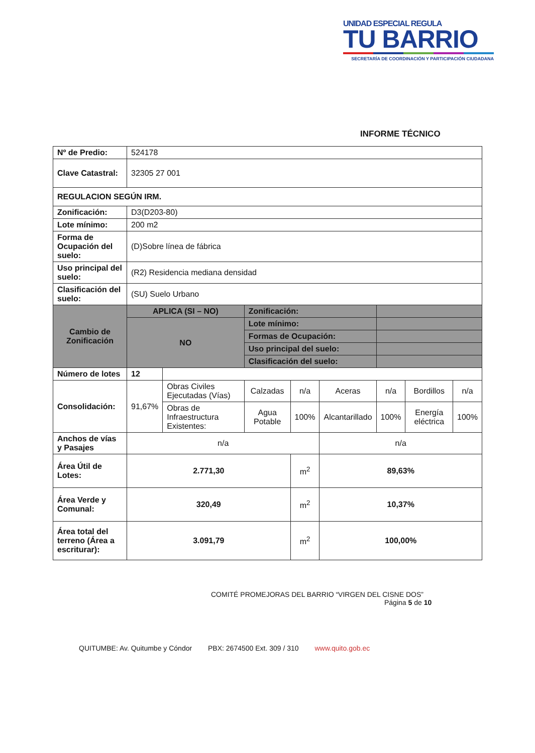UNIDAD ESPECIAL REGULA
TU BARRIO
SECRETARÍA DE COORDINACIÓN Y PARTICIPACIÓN CIUDADANA
INFORME TÉCNICO
| Nº de Predio: | 524178 | | | | | | | |
| Clave Catastral: | 32305 27 001 | | | | | | | |
| REGULACION SEGÚN IRM. | | | | | | | | |
| Zonificación: | D3(D203-80) | | | | | | | |
| Lote mínimo: | 200 m2 | | | | | | | |
| Forma de Ocupación del suelo: | (D)Sobre línea de fábrica | | | | | | | |
| Uso principal del suelo: | (R2) Residencia mediana densidad | | | | | | | |
| Clasificación del suelo: | (SU) Suelo Urbano | | | | | | | |
| Cambio de Zonificación | APLICA (SI – NO) | | Zonificación: | | | | | |
| | NO | | Lote mínimo: | | | | | |
| | | | Formas de Ocupación: | | | | | |
| | | | Uso principal del suelo: | | | | | |
| | | | Clasificación del suelo: | | | | | |
| Número de lotes | 12 | | | | | | | |
| Consolidación: | 91,67% | Obras Civiles Ejecutadas (Vías) | Calzadas | n/a | Aceras | n/a | Bordillos | n/a |
| | | Obras de Infraestructura Existentes: | Agua Potable | 100% | Alcantarillado | 100% | Energía eléctrica | 100% |
| Anchos de vías y Pasajes | n/a | | | | n/a | | | |
| Área Útil de Lotes: | 2.771,30 | | | m<sup>2</sup> | 89,63% | | | |
| Área Verde y Comunal: | 320,49 | | | m<sup>2</sup> | 10,37% | | | |
| Área total del terreno (Área a escriturar): | 3.091,79 | | | m<sup>2</sup> | 100,00% | | | |
COMITÉ PROMEJORAS DEL BARRIO “VIRGEN DEL CISNE DOS”
Página 5 de 10
QUITUMBE: Av. Quitumbe y Cóndor PBX: 2674500 Ext. 309 / 310 www.quito.gob.ec